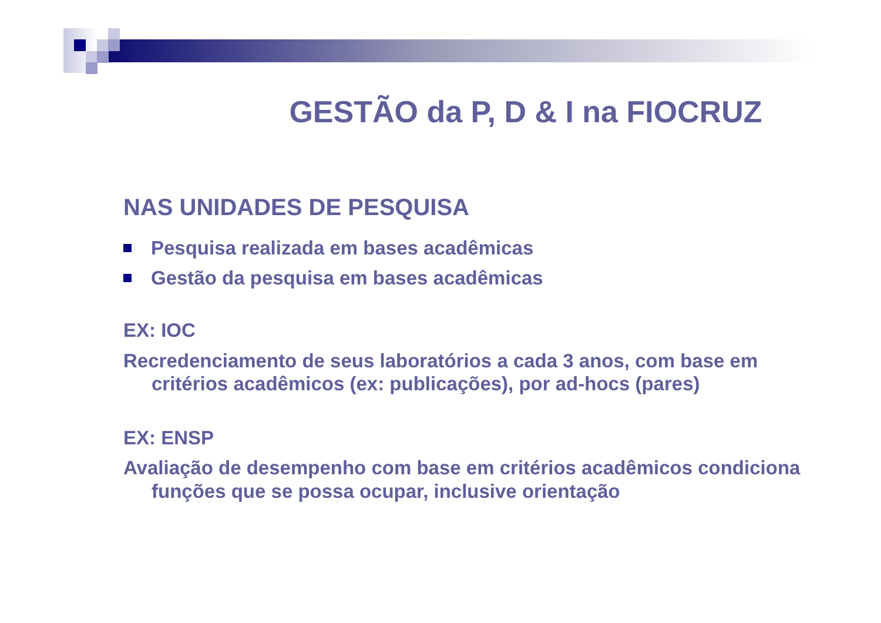GESTÃO da P, D & I na FIOCRUZ
NAS UNIDADES DE PESQUISA
Pesquisa realizada em bases acadêmicas
Gestão da pesquisa em bases acadêmicas
EX: IOC
Recredenciamento de seus laboratórios a cada 3 anos, com base em critérios acadêmicos (ex: publicações), por ad-hocs (pares)
EX: ENSP
Avaliação de desempenho com base em critérios acadêmicos condiciona funções que se possa ocupar, inclusive orientação